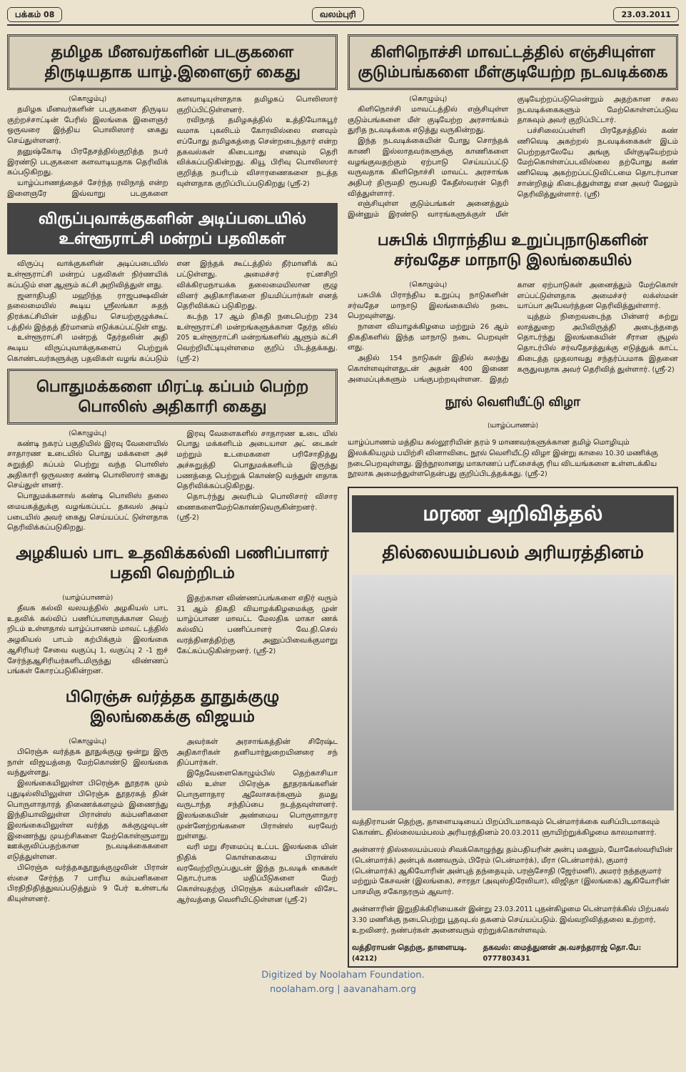பக்கம் 08 வலம்புரி 23.03.2011
தமிழக மீனவர்களின் படகுகளை திருடியதாக யாழ்.இளைஞர் கைது
(கொழும்பு)
தமிழக மீனவர்களின் படகுகளை திருடிய குற்றச்சாட்டின் பேரில் இலங்கை இளைஞர் ஒருவரை இந்திய பொலிஸார் கைது செய்துள்ளனர்.
தனுஷ்கோடி பிரதேசத்தில்குறித்த நபர் இரண்டு படகுகளை களவாடியதாக தெரிவிக் கப்படுகிறது.
யாழ்ப்பாணத்தைச் சேர்ந்த ரவிநாத் என்ற இளைஞரே இவ்வாறு படகுகளை களவாடியுள்ளதாக தமிழகப் பொலிஸார் குறிப்பிட்டுள்ளனர்.
ரவிநாத் தமிழகத்தில் உத்தியோகபூர் வமாக புகலிடம் கோரவில்லை எனவும் எப்போது தமிழகத்தை சென்றடைந்தார் என்ற தகவல்கள் கிடையாது எனவும் தெரி விக்கப்படுகின்றது. கியூ பிரிவு பொலிஸார் குறித்த நபரிடம் விசாரணைகளை நடத்த வுள்ளதாக குறிப்பிடப்படுகிறது (ஸ்ரீ-2)
விருப்புவாக்குகளின் அடிப்படையில் உள்ளூராட்சி மன்றப் பதவிகள்
விருப்பு வாக்குகளின் அடிப்படையில் உள்ளூராட்சி மன்றப் பதவிகள் நிர்ணயிக் கப்படும் என ஆளும் கட்சி அறிவித்துள் ளது.
ஜனாதிபதி மஹிந்த ராஜபக்ஷவின் தலைமையில் கூடிய ஸ்ரீலங்கா சுதந் திரக்கட்சியின் மத்திய செயற்குழுக்கூட் டத்தில் இந்தத் தீர்மானம் எடுக்கப்பட்டுள் ளது.
உள்ளூராட்சி மன்றத் தேர்தலின் அதி கூடிய விருப்புவாக்குகளைப் பெற்றுக் கொண்டவர்களுக்கு பதவிகள் வழங் கப்படும் என இந்தக் கூட்டத்தில் தீர்மானிக் கப் பட்டுள்ளது. அமைச்சர் ரட்னசிறி விக்கிரமநாயக்க தலைமையிலான குழு வினர் அதிகாரிகளை நியமிப்பார்கள் எனத் தெரிவிக்கப் படுகிறது.
கடந்த 17 ஆம் திகதி நடைபெற்ற 234 உள்ளூராட்சி மன்றங்களுக்கான தேர்த லில் 205 உள்ளூராட்சி மன்றங்களில் ஆளும் கட்சி வெற்றியீட்டியுள்ளமை குறிப் பிடத்தக்கது. (ஸ்ரீ-2)
பொதுமக்களை மிரட்டி கப்பம் பெற்ற பொலிஸ் அதிகாரி கைது
(கொழும்பு)
கண்டி நகரப் பகுதியில் இரவு வேளையில் சாதாரண உடையில் பொது மக்களை அச் சுறுத்தி கப்பம் பெற்று வந்த பொலிஸ் அதிகாரி ஒருவரை கண்டி பொலிஸார் கைது செய்துள் ளனர்.
பொதுமக்களால் கண்டி பொலிஸ் தலை மையகத்துக்கு வழங்கப்பட்ட தகவல் அடிப் படையில் அவர் கைது செய்யப்பட் டுள்ளதாக தெரிவிக்கப்படுகிறது.
இரவு வேளைகளில் சாதாரண உடை யில் பொது மக்களிடம் அடையாள அட் டைகள் மற்றும் உடமைகளை பரிசோதித்து அச்சுறுத்தி பொதுமக்களிடம் இருந்து பணத்தை பெற்றுக் கொண்டு வந்துள் ளதாக தெரிவிக்கப்படுகிறது.
தொடர்ந்து அவரிடம் பொலிசார் விசார ணைகளைமேற்கொண்டுவருகின்றனர். (ஸ்ரீ-2)
அழகியல் பாட உதவிக்கல்வி பணிப்பாளர் பதவி வெற்றிடம்
(யாழ்ப்பாணம்)
தீவக கல்வி வலயத்தில் அழகியல் பாட உதவிக் கல்விப் பணிப்பாளருக்கான வெற் றிடம் உள்ளதால் யாழ்ப்பாணம் மாவட் டத்தில் அழகியல் பாடம் கற்பிக்கும் இலங்கை ஆசிரியர் சேவை வகுப்பு 1, வகுப்பு 2 -1 ஐச் சேர்ந்தஆசிரியர்களிடமிருந்து விண்ணப் பங்கள் கோரப்படுகின்றன.
இதற்கான விண்ணப்பங்களை எதிர் வரும் 31 ஆம் திகதி வியாழக்கிழமைக்கு முன் யாழ்ப்பாண மாவட்ட மேலதிக மாகா ணக் கல்விப் பணிப்பாளர் வே.தி.செல் வரத்தினத்திற்கு அனுப்பிவைக்குமாறு கேட்கப்படுகின்றனர். (ஸ்ரீ-2)
பிரெஞ்சு வர்த்தக தூதுக்குழு இலங்கைக்கு விஜயம்
(கொழும்பு)
பிரெஞ்சு வர்த்தக தூதுக்குழு ஒன்று இரு நாள் விஜயத்தை மேற்கொண்டு இலங்கை வந்துள்ளது.
இலங்கையிலுள்ள பிரெஞ்சு தூதரக மும் புதுடில்லியிலுள்ள பிரெஞ்சு தூதரகத் தின் பொருளாதாரத் திணைக்களமும் இணைந்து இந்தியாவிலுள்ள பிரான்ஸ் கம்பனிகளை இலங்கையிலுள்ள வர்த்த கக்குழுவுடன் இணைந்து முயற்சிகளை மேற்கொள்ளுமாறு ஊக்குவிப்பதற்கான நடவடிக்கைகளை எடுத்துள்ளன.
பிரெஞ்சு வர்த்தகதூதுக்குழுவின் பிரான் ஸ்சை சேர்ந்த 7 பாரிய கம்பனிகளை பிரதிநிதித்துவப்படுத்தும் 9 பேர் உள்ளடங் கியுள்ளனர்.
அவர்கள் அரசாங்கத்தின் சிரேஷ்ட அதிகாரிகள் தனியார்துறையினரை சந் திப்பார்கள்.
இதேவேளைகொழும்பில் தெற்காசியா வில் உள்ள பிரெஞ்சு தூதரகங்களின் பொருளாதார ஆலோசகர்களும் தமது வருடாந்த சந்திப்பை நடத்தவுள்ளனர். இலங்கையின் அண்மைய பொருளாதார முன்னேற்றங்களை பிரான்ஸ் வரவேற் றுள்ளது.
வரி மறு சீரமைப்பு உட்பட இலங்கை யின் நிதிக் கொள்கையை பிரான்ஸ் வரவேற்றிருப்பதுடன் இந்த நடவடிக் கைகள் தொடர்பாக மதிப்பீடுகளை மேற் கொள்வதற்கு பிரெஞ்சு கம்பனிகள் விசேட ஆர்வத்தை வெளியிட்டுள்ளன (ஸ்ரீ-2)
கிளிநொச்சி மாவட்டத்தில் எஞ்சியுள்ள குடும்பங்களை மீள்குடியேற்ற நடவடிக்கை
(கொழும்பு)
கிளிநொச்சி மாவட்டத்தில் எஞ்சியுள்ள குடும்பங்களை மீள் குடியேற்ற அரசாங்கம் துரித நடவடிக்கை எடுத்து வருகின்றது.
இந்த நடவடிக்கையின் போது சொந்தக் காணி இல்லாதவர்களுக்கு காணிகளை வழங்குவதற்கும் ஏற்பாடு செய்யப்பட்டு வருவதாக கிளிநொச்சி மாவட்ட அரசாங்க அதிபர் திருமதி ரூபவதி கேதீஸ்வரன் தெரி வித்துள்ளார்.
எஞ்சியுள்ள குடும்பங்கள் அனைத்தும் இன்னும் இரண்டு வாரங்களுக்குள் மீள் குடியேற்றப்படுமென்றும் அதற்கான சகல நடவடிக்கைகளும் மேற்கொள்ளப்படுவ தாகவும் அவர் குறிப்பிட்டார்.
பச்சிலைப்பள்ளி பிரதேசத்தில் கண் ணிவெடி அகற்றல் நடவடிக்கைகள் இடம் பெற்றதாலேயே அங்கு மீள்குடியேற்றம் மேற்கொள்ளப்படவில்லை தற்போது கண் ணிவெடி அகற்றப்பட்டுவிட்டமை தொடர்பான சான்றிதழ் கிடைத்துள்ளது என அவர் மேலும் தெரிவித்துள்ளார். (ஸ்ரீ)
பசுபிக் பிராந்திய உறுப்புநாடுகளின் சர்வதேச மாநாடு இலங்கையில்
(கொழும்பு)
பசுபிக் பிராந்திய உறுப்பு நாடுகளின் சர்வதேச மாநாடு இலங்கையில் நடை பெறவுள்ளது.
நாளை வியாழக்கிழமை மற்றும் 26 ஆம் திகதிகளில் இந்த மாநாடு நடை பெறவுள் ளது.
அதில் 154 நாடுகள் இதில் கலந்து கொள்ளவுள்ளதுடன் அதன் 400 இணை அமைப்புக்களும் பங்குபற்றவுள்ளன. இதற் கான ஏற்பாடுகள் அனைத்தும் மேற்கொள் ளப்பட்டுள்ளதாக அமைச்சர் லக்ஸ்மன் யாப்பா அபேவர்த்தன தெரிவித்துள்ளார்.
யுத்தம் நிறைவடைந்த பின்னர் சுற்று லாத்துறை அபிவிருத்தி அடைந்ததை தொடர்ந்து இலங்கையின் சீரான சூழல் தொடர்பில் சர்வதேசத்துக்கு எடுத்துக் காட்ட கிடைத்த முதலாவது சந்தர்ப்பமாக இதனை கருதுவதாக அவர் தெரிவித் துள்ளார். (ஸ்ரீ-2)
நூல் வெளியீட்டு விழா
(யாழ்ப்பாணம்)
யாழ்ப்பாணம் மத்திய கல்லூரியின் தரம் 9 மாணவர்களுக்கான தமிழ் மொழியும் இலக்கியமும் பயிற்சி வினாவிடை நூல் வெளியீட்டு விழா இன்று காலை 10.30 மணிக்கு நடைபெறவுள்ளது. இந்நூலானது மாகாணப் பரீட்சைக்கு ரிய விடயங்களை உள்ளடக்கிய நூலாக அமைந்துள்ளதென்பது குறிப்பிடத்தக்கது. (ஸ்ரீ-2)
மரண அறிவித்தல்
தில்லையம்பலம் அரியரத்தினம்
வத்திராயன் தெற்கு, தாளையடியைப் பிறப்பிடமாகவும் டென்மார்க்கை வசிப்பிடமாகவும் கொண்ட தில்லையம்பலம் அரியரத்தினம் 20.03.2011 ஞாயிற்றுக்கிழமை காலமானார்.
அன்னார் தில்லையம்பலம் சிவக்கொழுந்து தம்பதியரின் அன்பு மகனும், யோகேஸ்வரியின் (டென்மார்க்) அன்புக் கணவரும், பிரேம் (டென்மார்க்), மீரா (டென்மார்க்), குமார் (டென்மார்க்) ஆகியோரின் அன்புத் தந்தையும், பரஞ்சோதி (ஜேர்மனி), அமரர் நந்தகுமார் மற்றும் கேசவன் (இலங்கை), சாரதா (அவுஸ்திரேலியா), விஜிதா (இலங்கை) ஆகியோரின் பாசமிகு சகோதரரும் ஆவார்.
அன்னாரின் இறுதிக்கிரியைகள் இன்று 23.03.2011 புதன்கிழமை டென்மார்க்கில் பிற்பகல் 3.30 மணிக்கு நடைபெற்று பூதவுடல் தகனம் செய்யப்படும். இவ்வறிவித்தலை உற்றார், உறவினர், நண்பர்கள் அனைவரும் ஏற்றுக்கொள்ளவும்.
வத்திராயன் தெற்கு, தாளையடி. (4212) தகவல்: மைத்துனன் அ.வசந்தராஜ் தொ.பே: 0777803431
Digitized by Noolaham Foundation.
noolaham.org | aavanaham.org